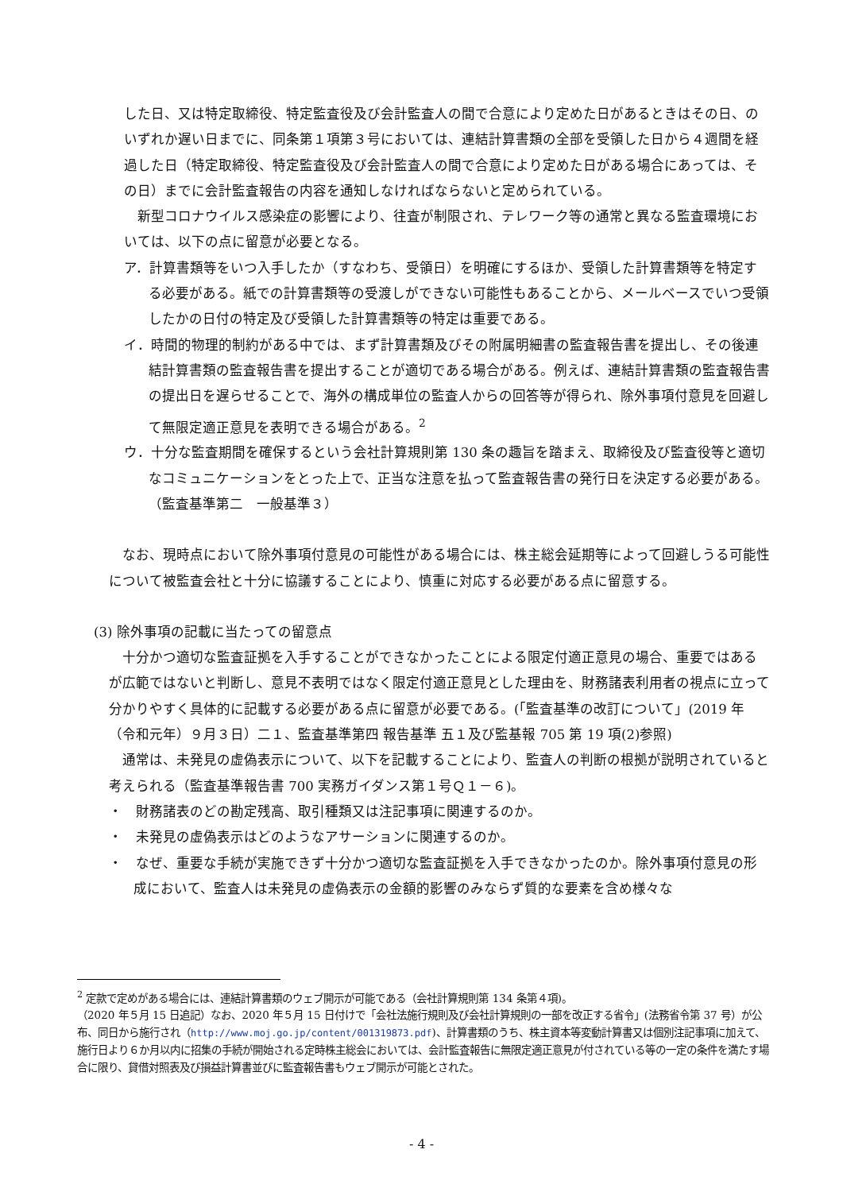した日、又は特定取締役、特定監査役及び会計監査人の間で合意により定めた日があるときはその日、のいずれか遅い日までに、同条第１項第３号においては、連結計算書類の全部を受領した日から４週間を経過した日（特定取締役、特定監査役及び会計監査人の間で合意により定めた日がある場合にあっては、その日）までに会計監査報告の内容を通知しなければならないと定められている。
　新型コロナウイルス感染症の影響により、往査が制限され、テレワーク等の通常と異なる監査環境においては、以下の点に留意が必要となる。
ア．計算書類等をいつ入手したか（すなわち、受領日）を明確にするほか、受領した計算書類等を特定する必要がある。紙での計算書類等の受渡しができない可能性もあることから、メールベースでいつ受領したかの日付の特定及び受領した計算書類等の特定は重要である。
イ．時間的物理的制約がある中では、まず計算書類及びその附属明細書の監査報告書を提出し、その後連結計算書類の監査報告書を提出することが適切である場合がある。例えば、連結計算書類の監査報告書の提出日を遅らせることで、海外の構成単位の監査人からの回答等が得られ、除外事項付意見を回避して無限定適正意見を表明できる場合がある。<sup>2</sup>
ウ．十分な監査期間を確保するという会社計算規則第 130 条の趣旨を踏まえ、取締役及び監査役等と適切なコミュニケーションをとった上で、正当な注意を払って監査報告書の発行日を決定する必要がある。（監査基準第二　一般基準３）
　なお、現時点において除外事項付意見の可能性がある場合には、株主総会延期等によって回避しうる可能性について被監査会社と十分に協議することにより、慎重に対応する必要がある点に留意する。
(3) 除外事項の記載に当たっての留意点
　十分かつ適切な監査証拠を入手することができなかったことによる限定付適正意見の場合、重要ではあるが広範ではないと判断し、意見不表明ではなく限定付適正意見とした理由を、財務諸表利用者の視点に立って分かりやすく具体的に記載する必要がある点に留意が必要である。(「監査基準の改訂について」(2019 年（令和元年）９月３日）二１、監査基準第四 報告基準 五１及び監基報 705 第 19 項(2)参照)
　通常は、未発見の虚偽表示について、以下を記載することにより、監査人の判断の根拠が説明されていると考えられる（監査基準報告書 700 実務ガイダンス第１号Ｑ１－６)。
・　財務諸表のどの勘定残高、取引種類又は注記事項に関連するのか。
・　未発見の虚偽表示はどのようなアサーションに関連するのか。
・　なぜ、重要な手続が実施できず十分かつ適切な監査証拠を入手できなかったのか。除外事項付意見の形成において、監査人は未発見の虚偽表示の金額的影響のみならず質的な要素を含め様々な
<sup>2</sup> 定款で定めがある場合には、連結計算書類のウェブ開示が可能である（会社計算規則第 134 条第４項)。
（2020 年５月 15 日追記）なお、2020 年５月 15 日付けで「会社法施行規則及び会社計算規則の一部を改正する省令」(法務省令第 37 号）が公布、同日から施行され（http://www.moj.go.jp/content/001319873.pdf)、計算書類のうち、株主資本等変動計算書又は個別注記事項に加えて、施行日より６か月以内に招集の手続が開始される定時株主総会においては、会計監査報告に無限定適正意見が付されている等の一定の条件を満たす場合に限り、貸借対照表及び損益計算書並びに監査報告書もウェブ開示が可能とされた。
- 4 -